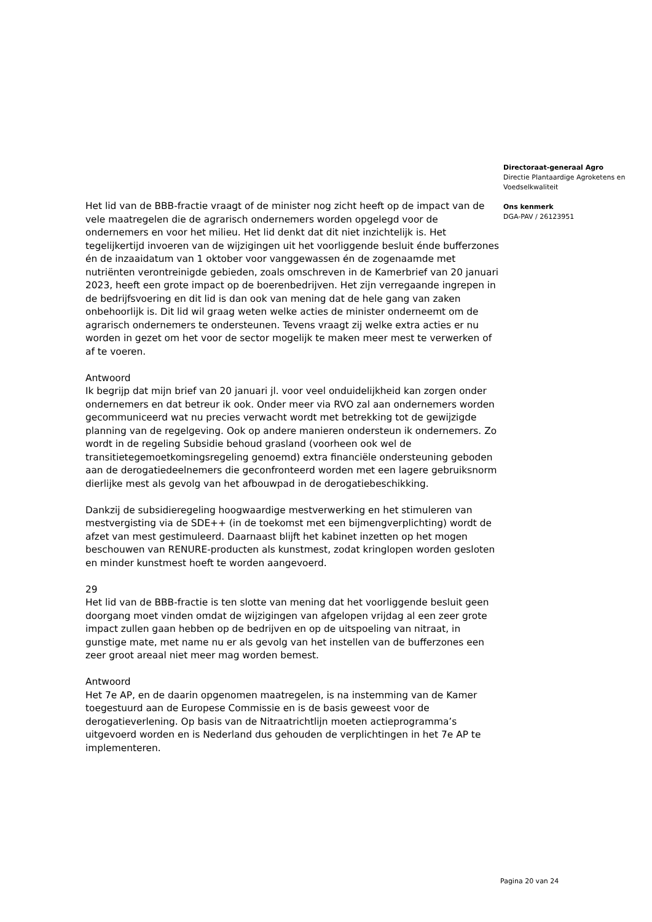Het lid van de BBB-fractie vraagt of de minister nog zicht heeft op de impact van de vele maatregelen die de agrarisch ondernemers worden opgelegd voor de ondernemers en voor het milieu. Het lid denkt dat dit niet inzichtelijk is. Het tegelijkertijd invoeren van de wijzigingen uit het voorliggende besluit énde bufferzones én de inzaaidatum van 1 oktober voor vanggewassen én de zogenaamde met nutriënten verontreinigde gebieden, zoals omschreven in de Kamerbrief van 20 januari 2023, heeft een grote impact op de boerenbedrijven. Het zijn verregaande ingrepen in de bedrijfsvoering en dit lid is dan ook van mening dat de hele gang van zaken onbehoorlijk is. Dit lid wil graag weten welke acties de minister onderneemt om de agrarisch ondernemers te ondersteunen. Tevens vraagt zij welke extra acties er nu worden in gezet om het voor de sector mogelijk te maken meer mest te verwerken of af te voeren.
Antwoord
Ik begrijp dat mijn brief van 20 januari jl. voor veel onduidelijkheid kan zorgen onder ondernemers en dat betreur ik ook. Onder meer via RVO zal aan ondernemers worden gecommuniceerd wat nu precies verwacht wordt met betrekking tot de gewijzigde planning van de regelgeving. Ook op andere manieren ondersteun ik ondernemers. Zo wordt in de regeling Subsidie behoud grasland (voorheen ook wel de transitietegemoetkomingsregeling genoemd) extra financiële ondersteuning geboden aan de derogatiedeelnemers die geconfronteerd worden met een lagere gebruiksnorm dierlijke mest als gevolg van het afbouwpad in de derogatiebeschikking.
Dankzij de subsidieregeling hoogwaardige mestverwerking en het stimuleren van mestvergisting via de SDE++ (in de toekomst met een bijmengverplichting) wordt de afzet van mest gestimuleerd. Daarnaast blijft het kabinet inzetten op het mogen beschouwen van RENURE-producten als kunstmest, zodat kringlopen worden gesloten en minder kunstmest hoeft te worden aangevoerd.
29
Het lid van de BBB-fractie is ten slotte van mening dat het voorliggende besluit geen doorgang moet vinden omdat de wijzigingen van afgelopen vrijdag al een zeer grote impact zullen gaan hebben op de bedrijven en op de uitspoeling van nitraat, in gunstige mate, met name nu er als gevolg van het instellen van de bufferzones een zeer groot areaal niet meer mag worden bemest.
Antwoord
Het 7e AP, en de daarin opgenomen maatregelen, is na instemming van de Kamer toegestuurd aan de Europese Commissie en is de basis geweest voor de derogatieverlening. Op basis van de Nitraatrichtlijn moeten actieprogramma’s uitgevoerd worden en is Nederland dus gehouden de verplichtingen in het 7e AP te implementeren.
Directoraat-generaal Agro
Directie Plantaardige Agroketens en Voedselkwaliteit
Ons kenmerk
DGA-PAV / 26123951
Pagina 20 van 24